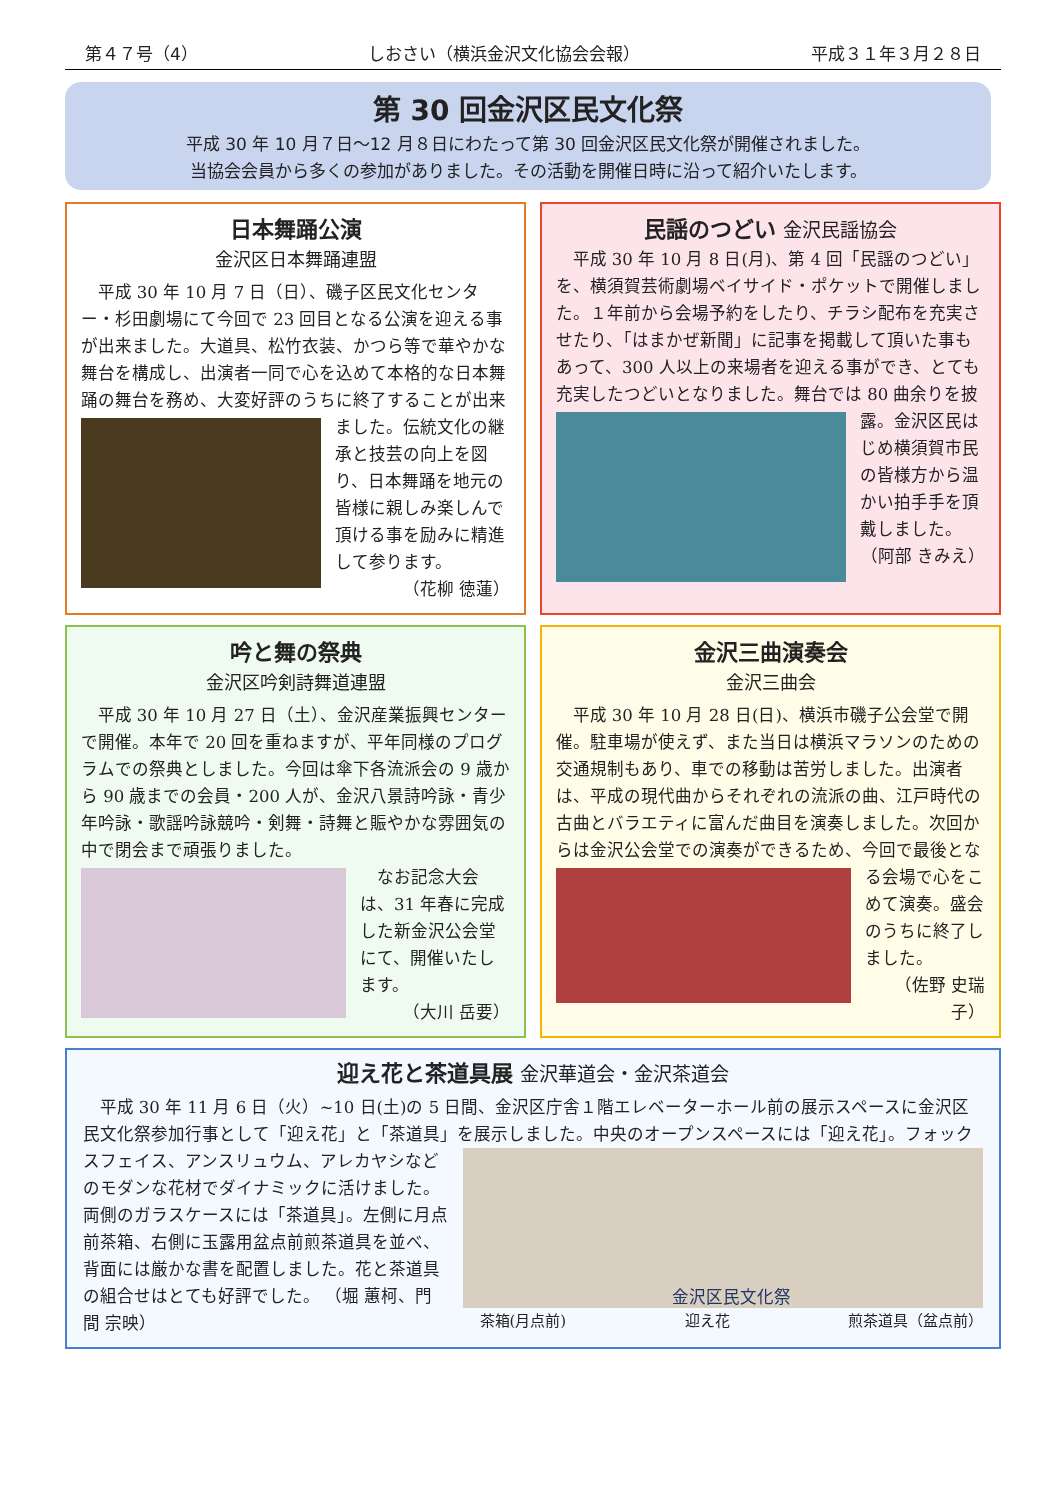第４７号（4） しおさい（横浜金沢文化協会会報） 平成３１年３月２８日
第 30 回金沢区民文化祭
平成 30 年 10 月７日～12 月８日にわたって第 30 回金沢区民文化祭が開催されました。
当協会会員から多くの参加がありました。その活動を開催日時に沿って紹介いたします。
日本舞踊公演
金沢区日本舞踊連盟
平成 30 年 10 月 7 日（日）、磯子区民文化センター・杉田劇場にて今回で 23 回目となる公演を迎える事が出来ました。大道具、松竹衣装、かつら等で華やかな舞台を構成し、出演者一同で心を込めて本格的な日本舞踊の舞台を務め、大変好評のうちに終了することが出来ました。伝統文化の 継承と技芸の向上を図り、日本舞踊を地元の皆様に親しみ楽しんで頂ける事を励みに精進して参ります。
（花柳 徳蓮）
民謡のつどい 金沢民謡協会
平成 30 年 10 月 8 日(月)、第 4 回「民謡のつどい」を、横須賀芸術劇場ベイサイド・ポケットで開催しました。１年前から会場予約をしたり、チラシ配布を充実させたり、「はまかぜ新聞」に記事を掲載して頂いた事もあって、300 人以上の来場者を迎える事ができ、とても充実したつどいとなりました。舞台では 80 曲余りを披露。金沢区 民はじめ横須賀市民の皆様方から温かい拍手手を頂戴しました。
（阿部 きみえ）
吟と舞の祭典
金沢区吟剣詩舞道連盟
平成 30 年 10 月 27 日（土）、金沢産業振興センターで開催。本年で 20 回を重ねますが、平年同様のプログラムでの祭典としました。今回は傘下各流派会の 9 歳から 90 歳までの会員・200 人が、金沢八景詩吟詠・青少年吟詠・歌謡吟詠競吟・剣舞・詩舞と賑やかな雰囲気の中で閉会まで頑張りました。
なお記念大会は、31 年春に完成した新金沢公会堂にて、開催いたします。
（大川 岳要）
金沢三曲演奏会
金沢三曲会
平成 30 年 10 月 28 日(日)、横浜市磯子公会堂で開催。駐車場が使えず、また当日は横浜マラソンのための交通規制もあり、車での移動は苦労しました。出演者は、平成の現代曲からそれぞれの流派の曲、江戸時代の古曲とバラエティに富んだ曲目を演奏しました。次回からは金沢公会堂での演奏ができるため、今回で最後となる会場で心を こめて演奏。盛会のうちに終了しました。
（佐野 史瑞子）
迎え花と茶道具展 金沢華道会・金沢茶道会
平成 30 年 11 月 6 日（火）~10 日(土)の 5 日間、金沢区庁舎１階エレベーターホール前の展示スペースに金沢区民文化祭参加行事として「迎え花」と「茶道具」を展示しました。中央のオープンスペースには「迎え花」。 金沢区民文化祭
茶箱(月点前) 迎え花 煎茶道具（盆点前） フォックスフェイス、アンスリュウム、アレカヤシなどのモダンな花材でダイナミックに活けました。両側のガラスケースには「茶道具」。左側に月点前茶箱、右側に玉露用盆点前煎茶道具を並べ、背面には厳かな書を配置しました。花と茶道具の組合せはとても好評でした。 （堀 蕙柯、門間 宗映）